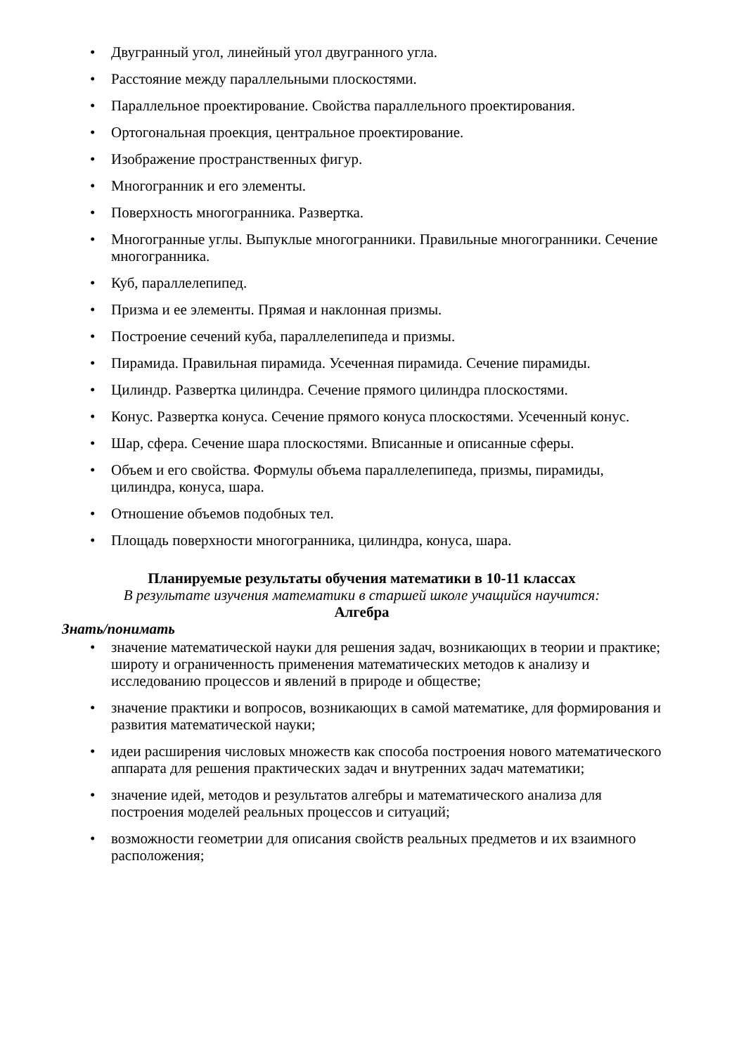• Двугранный угол, линейный угол двугранного угла.
• Расстояние между параллельными плоскостями.
• Параллельное проектирование. Свойства параллельного проектирования.
• Ортогональная проекция, центральное проектирование.
• Изображение пространственных фигур.
• Многогранник и его элементы.
• Поверхность многогранника. Развертка.
• Многогранные углы. Выпуклые многогранники. Правильные многогранники. Сечение многогранника.
• Куб, параллелепипед.
• Призма и ее элементы. Прямая и наклонная призмы.
• Построение сечений куба, параллелепипеда и призмы.
• Пирамида. Правильная пирамида. Усеченная пирамида. Сечение пирамиды.
• Цилиндр. Развертка цилиндра. Сечение прямого цилиндра плоскостями.
• Конус. Развертка конуса. Сечение прямого конуса плоскостями. Усеченный конус.
• Шар, сфера. Сечение шара плоскостями. Вписанные и описанные сферы.
• Объем и его свойства. Формулы объема параллелепипеда, призмы, пирамиды, цилиндра, конуса, шара.
• Отношение объемов подобных тел.
• Площадь поверхности многогранника, цилиндра, конуса, шара.
Планируемые результаты обучения математики в 10-11 классах
В результате изучения математики в старшей школе учащийся научится:
Алгебра
Знать/понимать
• значение математической науки для решения задач, возникающих в теории и практике; широту и ограниченность применения математических методов к анализу и исследованию процессов и явлений в природе и обществе;
• значение практики и вопросов, возникающих в самой математике, для формирования и развития математической науки;
• идеи расширения числовых множеств как способа построения нового математического аппарата для решения практических задач и внутренних задач математики;
• значение идей, методов и результатов алгебры и математического анализа для построения моделей реальных процессов и ситуаций;
• возможности геометрии для описания свойств реальных предметов и их взаимного расположения;